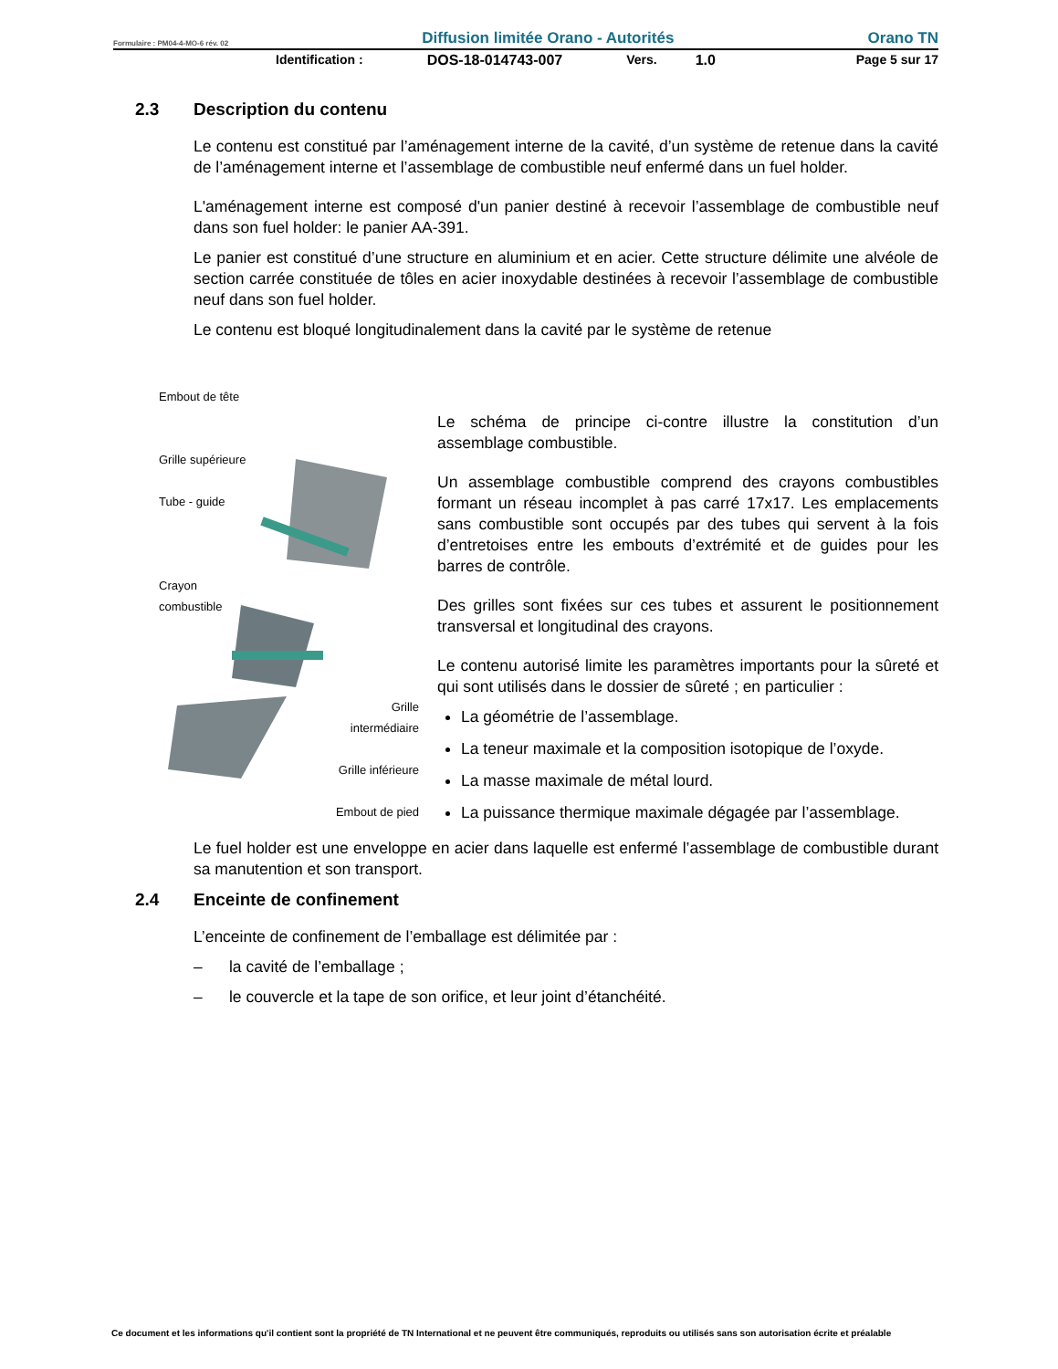Formulaire : PM04-4-MO-6 rév. 02 Diffusion limitée Orano - Autorités Orano TN
Identification : DOS-18-014743-007 Vers. 1.0 Page 5 sur 17
2.3 Description du contenu
Le contenu est constitué par l’aménagement interne de la cavité, d’un système de retenue dans la cavité de l’aménagement interne et l’assemblage de combustible neuf enfermé dans un fuel holder.
L'aménagement interne est composé d'un panier destiné à recevoir l’assemblage de combustible neuf dans son fuel holder: le panier AA-391.
Le panier est constitué d’une structure en aluminium et en acier. Cette structure délimite une alvéole de section carrée constituée de tôles en acier inoxydable destinées à recevoir l’assemblage de combustible neuf dans son fuel holder.
Le contenu est bloqué longitudinalement dans la cavité par le système de retenue
Embout de tête
Grille supérieure
Tube - guide
Crayon
combustible
Grille
intermédiaire
Grille inférieure
Embout de pied
Le schéma de principe ci-contre illustre la constitution d’un assemblage combustible.
Un assemblage combustible comprend des crayons combustibles formant un réseau incomplet à pas carré 17x17. Les emplacements sans combustible sont occupés par des tubes qui servent à la fois d’entretoises entre les embouts d’extrémité et de guides pour les barres de contrôle.
Des grilles sont fixées sur ces tubes et assurent le positionnement transversal et longitudinal des crayons.
Le contenu autorisé limite les paramètres importants pour la sûreté et qui sont utilisés dans le dossier de sûreté ; en particulier :
La géométrie de l’assemblage.
La teneur maximale et la composition isotopique de l’oxyde.
La masse maximale de métal lourd.
La puissance thermique maximale dégagée par l’assemblage.
Le fuel holder est une enveloppe en acier dans laquelle est enfermé l’assemblage de combustible durant sa manutention et son transport.
2.4 Enceinte de confinement
L’enceinte de confinement de l’emballage est délimitée par :
– la cavité de l’emballage ;
– le couvercle et la tape de son orifice, et leur joint d’étanchéité.
Ce document et les informations qu'il contient sont la propriété de TN International et ne peuvent être communiqués, reproduits ou utilisés sans son autorisation écrite et préalable